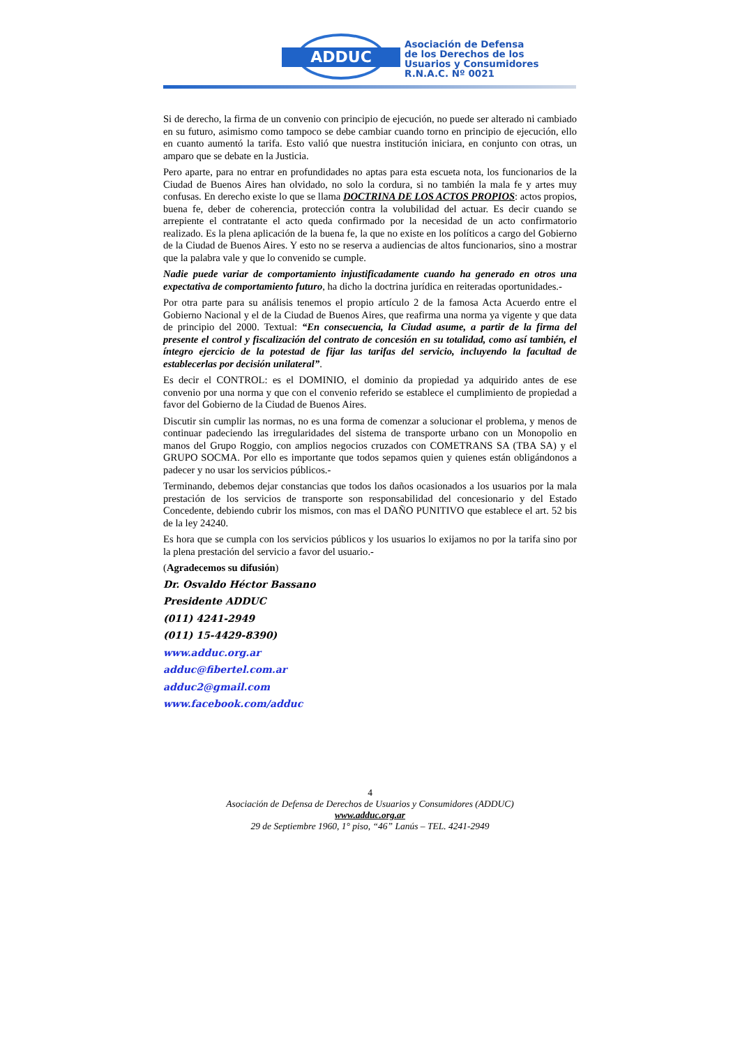ADDUC
Asociación de Defensa
de los Derechos de los
Usuarios y Consumidores
R.N.A.C. Nº 0021
Si de derecho, la firma de un convenio con principio de ejecución, no puede ser alterado ni cambiado en su futuro, asimismo como tampoco se debe cambiar cuando torno en principio de ejecución, ello en cuanto aumentó la tarifa. Esto valió que nuestra institución iniciara, en conjunto con otras, un amparo que se debate en la Justicia.
Pero aparte, para no entrar en profundidades no aptas para esta escueta nota, los funcionarios de la Ciudad de Buenos Aires han olvidado, no solo la cordura, si no también la mala fe y artes muy confusas. En derecho existe lo que se llama DOCTRINA DE LOS ACTOS PROPIOS: actos propios, buena fe, deber de coherencia, protección contra la volubilidad del actuar. Es decir cuando se arrepiente el contratante el acto queda confirmado por la necesidad de un acto confirmatorio realizado. Es la plena aplicación de la buena fe, la que no existe en los políticos a cargo del Gobierno de la Ciudad de Buenos Aires. Y esto no se reserva a audiencias de altos funcionarios, sino a mostrar que la palabra vale y que lo convenido se cumple.
Nadie puede variar de comportamiento injustificadamente cuando ha generado en otros una expectativa de comportamiento futuro, ha dicho la doctrina jurídica en reiteradas oportunidades.-
Por otra parte para su análisis tenemos el propio artículo 2 de la famosa Acta Acuerdo entre el Gobierno Nacional y el de la Ciudad de Buenos Aires, que reafirma una norma ya vigente y que data de principio del 2000. Textual: “En consecuencia, la Ciudad asume, a partir de la firma del presente el control y fiscalización del contrato de concesión en su totalidad, como así también, el íntegro ejercicio de la potestad de fijar las tarifas del servicio, incluyendo la facultad de establecerlas por decisión unilateral”.
Es decir el CONTROL: es el DOMINIO, el dominio da propiedad ya adquirido antes de ese convenio por una norma y que con el convenio referido se establece el cumplimiento de propiedad a favor del Gobierno de la Ciudad de Buenos Aires.
Discutir sin cumplir las normas, no es una forma de comenzar a solucionar el problema, y menos de continuar padeciendo las irregularidades del sistema de transporte urbano con un Monopolio en manos del Grupo Roggio, con amplios negocios cruzados con COMETRANS SA (TBA SA) y el GRUPO SOCMA. Por ello es importante que todos sepamos quien y quienes están obligándonos a padecer y no usar los servicios públicos.-
Terminando, debemos dejar constancias que todos los daños ocasionados a los usuarios por la mala prestación de los servicios de transporte son responsabilidad del concesionario y del Estado Concedente, debiendo cubrir los mismos, con mas el DAÑO PUNITIVO que establece el art. 52 bis de la ley 24240.
Es hora que se cumpla con los servicios públicos y los usuarios lo exijamos no por la tarifa sino por la plena prestación del servicio a favor del usuario.-
(Agradecemos su difusión)
Dr. Osvaldo Héctor Bassano
Presidente ADDUC
(011) 4241-2949
(011) 15-4429-8390)
www.adduc.org.ar
adduc@fibertel.com.ar
adduc2@gmail.com
www.facebook.com/adduc
4
Asociación de Defensa de Derechos de Usuarios y Consumidores (ADDUC)
www.adduc.org.ar
29 de Septiembre 1960, 1° piso, “46” Lanús – TEL. 4241-2949